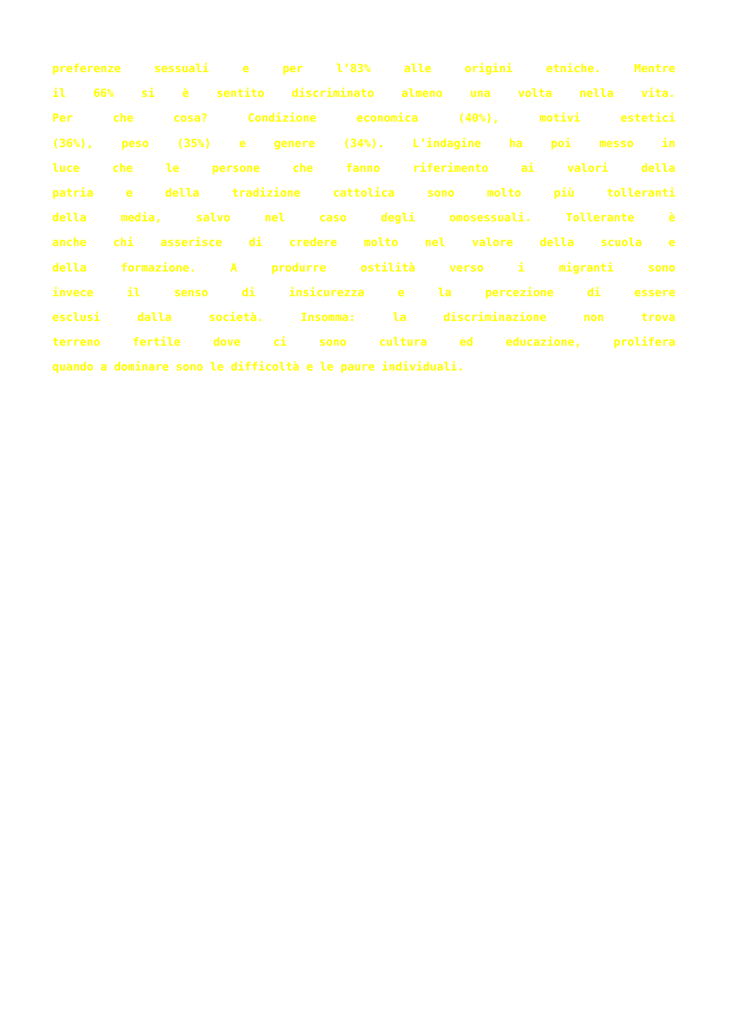preferenze sessuali e per l’83% alle origini etniche. Mentre
il 66% si è sentito discriminato almeno una volta nella vita.
Per che cosa? Condizione economica (40%), motivi estetici
(36%), peso (35%) e genere (34%). L’indagine ha poi messo in
luce che le persone che fanno riferimento ai valori della
patria e della tradizione cattolica sono molto più tolleranti
della media, salvo nel caso degli omosessuali. Tollerante è
anche chi asserisce di credere molto nel valore della scuola e
della formazione. A produrre ostilità verso i migranti sono
invece il senso di insicurezza e la percezione di essere
esclusi dalla società. Insomma: la discriminazione non trova
terreno fertile dove ci sono cultura ed educazione, prolifera
quando a dominare sono le difficoltà e le paure individuali.